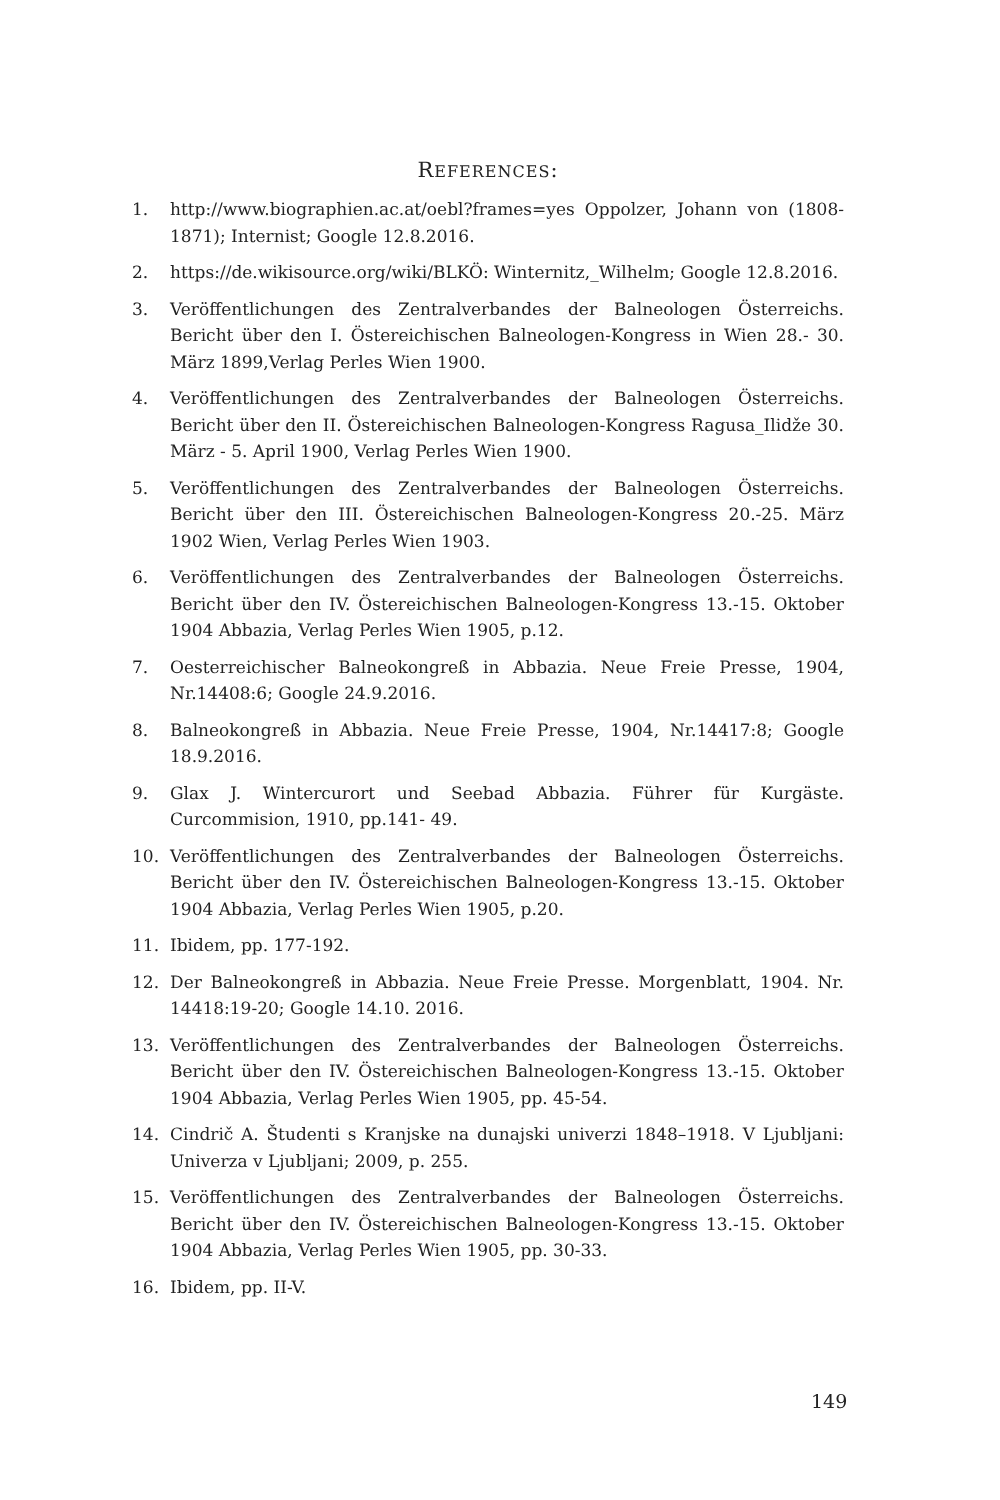REFERENCES:
1. http://www.biographien.ac.at/oebl?frames=yes Oppolzer, Johann von (1808-1871); Internist; Google 12.8.2016.
2. https://de.wikisource.org/wiki/BLKÖ: Winternitz,_Wilhelm; Google 12.8.2016.
3. Veröffentlichungen des Zentralverbandes der Balneologen Österreichs. Bericht über den I. Östereichischen Balneologen-Kongress in Wien 28.- 30. März 1899,Verlag Perles Wien 1900.
4. Veröffentlichungen des Zentralverbandes der Balneologen Österreichs. Bericht über den II. Östereichischen Balneologen-Kongress Ragusa_Ilidže 30. März - 5. April 1900, Verlag Perles Wien 1900.
5. Veröffentlichungen des Zentralverbandes der Balneologen Österreichs. Bericht über den III. Östereichischen Balneologen-Kongress 20.-25. März 1902 Wien, Verlag Perles Wien 1903.
6. Veröffentlichungen des Zentralverbandes der Balneologen Österreichs. Bericht über den IV. Östereichischen Balneologen-Kongress 13.-15. Oktober 1904 Abbazia, Verlag Perles Wien 1905, p.12.
7. Oesterreichischer Balneokongreß in Abbazia. Neue Freie Presse, 1904, Nr.14408:6; Google 24.9.2016.
8. Balneokongreß in Abbazia. Neue Freie Presse, 1904, Nr.14417:8; Google 18.9.2016.
9. Glax J. Wintercurort und Seebad Abbazia. Führer für Kurgäste. Curcommision, 1910, pp.141- 49.
10. Veröffentlichungen des Zentralverbandes der Balneologen Österreichs. Bericht über den IV. Östereichischen Balneologen-Kongress 13.-15. Oktober 1904 Abbazia, Verlag Perles Wien 1905, p.20.
11. Ibidem, pp. 177-192.
12. Der Balneokongreß in Abbazia. Neue Freie Presse. Morgenblatt, 1904. Nr. 14418:19-20; Google 14.10. 2016.
13. Veröffentlichungen des Zentralverbandes der Balneologen Österreichs. Bericht über den IV. Östereichischen Balneologen-Kongress 13.-15. Oktober 1904 Abbazia, Verlag Perles Wien 1905, pp. 45-54.
14. Cindrič A. Študenti s Kranjske na dunajski univerzi 1848–1918. V Ljubljani: Univerza v Ljubljani; 2009, p. 255.
15. Veröffentlichungen des Zentralverbandes der Balneologen Österreichs. Bericht über den IV. Östereichischen Balneologen-Kongress 13.-15. Oktober 1904 Abbazia, Verlag Perles Wien 1905, pp. 30-33.
16. Ibidem, pp. II-V.
149